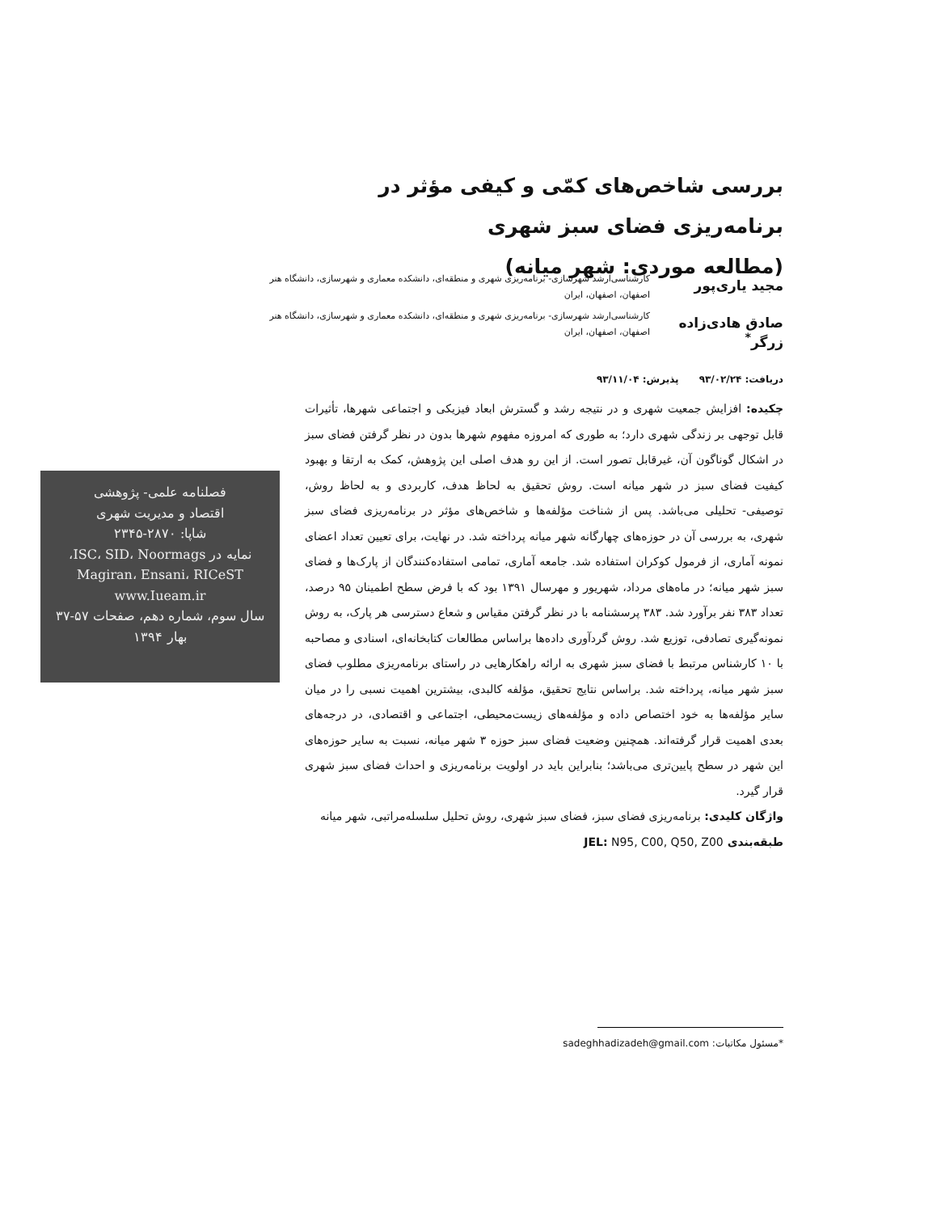بررسی شاخص‌های کمّی و کیفی مؤثر در برنامه‌ریزی فضای سبز شهری
(مطالعه موردی: شهر میانه)
مجید یاری‌پور
کارشناسی‌ارشد شهرسازی- برنامه‌ریزی شهری و منطقه‌ای، دانشکده معماری و شهرسازی، دانشگاه هنر اصفهان، اصفهان، ایران
صادق هادی‌زاده زرگر<sup>*</sup>
کارشناسی‌ارشد شهرسازی- برنامه‌ریزی شهری و منطقه‌ای، دانشکده معماری و شهرسازی، دانشگاه هنر اصفهان، اصفهان، ایران
دریافت: ۹۳/۰۲/۲۴ پذیرش: ۹۳/۱۱/۰۴
چکیده: افزایش جمعیت شهری و در نتیجه رشد و گسترش ابعاد فیزیکی و اجتماعی شهرها، تأثیرات قابل توجهی بر زندگی شهری دارد؛ به طوری که امروزه مفهوم شهرها بدون در نظر گرفتن فضای سبز در اشکال گوناگون آن، غیرقابل تصور است. از این رو هدف اصلی این پژوهش، کمک به ارتقا و بهبود کیفیت فضای سبز در شهر میانه است. روش تحقیق به لحاظ هدف، کاربردی و به لحاظ روش، توصیفی- تحلیلی می‌باشد. پس از شناخت مؤلفه‌ها و شاخص‌های مؤثر در برنامه‌ریزی فضای سبز شهری، به بررسی آن در حوزه‌های چهارگانه شهر میانه پرداخته شد. در نهایت، برای تعیین تعداد اعضای نمونه آماری، از فرمول کوکران استفاده شد. جامعه آماری، تمامی استفاده‌کنندگان از پارک‌ها و فضای سبز شهر میانه؛ در ماه‌های مرداد، شهریور و مهرسال ۱۳۹۱ بود که با فرض سطح اطمینان ۹۵ درصد، تعداد ۳۸۳ نفر برآورد شد. ۳۸۳ پرسشنامه با در نظر گرفتن مقیاس و شعاع دسترسی هر پارک، به روش نمونه‌گیری تصادفی، توزیع شد. روش گردآوری داده‌ها براساس مطالعات کتابخانه‌ای، اسنادی و مصاحبه با ۱۰ کارشناس مرتبط با فضای سبز شهری به ارائه راهکارهایی در راستای برنامه‌ریزی مطلوب فضای سبز شهر میانه، پرداخته شد. براساس نتایج تحقیق، مؤلفه کالبدی، بیشترین اهمیت نسبی را در میان سایر مؤلفه‌ها به خود اختصاص داده و مؤلفه‌های زیست‌محیطی، اجتماعی و اقتصادی، در درجه‌های بعدی اهمیت قرار گرفته‌اند. همچنین وضعیت فضای سبز حوزه ۳ شهر میانه، نسبت به سایر حوزه‌های این شهر در سطح پایین‌تری می‌باشد؛ بنابراین باید در اولویت برنامه‌ریزی و احداث فضای سبز شهری قرار گیرد.
واژگان کلیدی: برنامه‌ریزی فضای سبز، فضای سبز شهری، روش تحلیل سلسله‌مراتبی، شهر میانه
طبقه‌بندی JEL: N95, C00, Q50, Z00
فصلنامه علمی- پژوهشی
اقتصاد و مدیریت شهری
شاپا: ۲۸۷۰-۲۳۴۵
نمایه در ISC، SID، Noormags،
Magiran، Ensani، RICeST
www.Iueam.ir
سال سوم، شماره دهم، صفحات ۵۷-۳۷
بهار ۱۳۹۴
*مسئول مکاتبات: sadeghhadizadeh@gmail.com